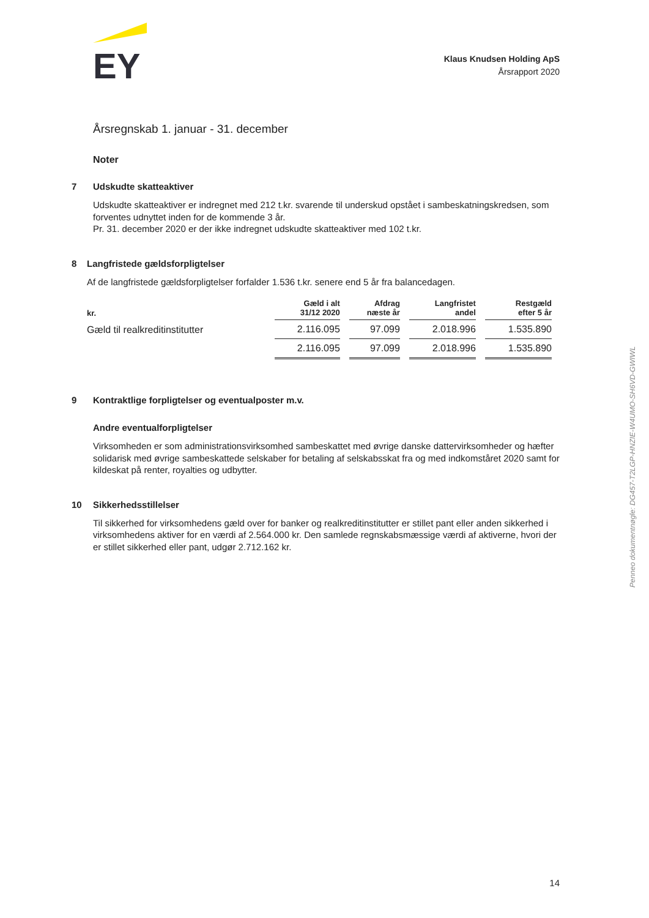EY
Klaus Knudsen Holding ApS
Årsrapport 2020
Årsregnskab 1. januar - 31. december
Noter
7 Udskudte skatteaktiver
Udskudte skatteaktiver er indregnet med 212 t.kr. svarende til underskud opstået i sambeskatningskredsen, som forventes udnyttet inden for de kommende 3 år.
Pr. 31. december 2020 er der ikke indregnet udskudte skatteaktiver med 102 t.kr.
8 Langfristede gældsforpligtelser
Af de langfristede gældsforpligtelser forfalder 1.536 t.kr. senere end 5 år fra balancedagen.
| kr. | Gæld i alt 31/12 2020 | Afdrag næste år | Langfristet andel | Restgæld efter 5 år |
| --- | --- | --- | --- | --- |
| Gæld til realkreditinstitutter | 2.116.095 | 97.099 | 2.018.996 | 1.535.890 |
| | 2.116.095 | 97.099 | 2.018.996 | 1.535.890 |
9 Kontraktlige forpligtelser og eventualposter m.v.
Andre eventualforpligtelser
Virksomheden er som administrationsvirksomhed sambeskattet med øvrige danske dattervirksomheder og hæfter solidarisk med øvrige sambeskattede selskaber for betaling af selskabsskat fra og med indkomståret 2020 samt for kildeskat på renter, royalties og udbytter.
10 Sikkerhedsstillelser
Til sikkerhed for virksomhedens gæld over for banker og realkreditinstitutter er stillet pant eller anden sikkerhed i virksomhedens aktiver for en værdi af 2.564.000 kr. Den samlede regnskabsmæssige værdi af aktiverne, hvori der er stillet sikkerhed eller pant, udgør 2.712.162 kr.
Penneo dokumentnøgle: DG457-T2LGP-HNZIE-W4UMO-SH6VD-GWIWL
14